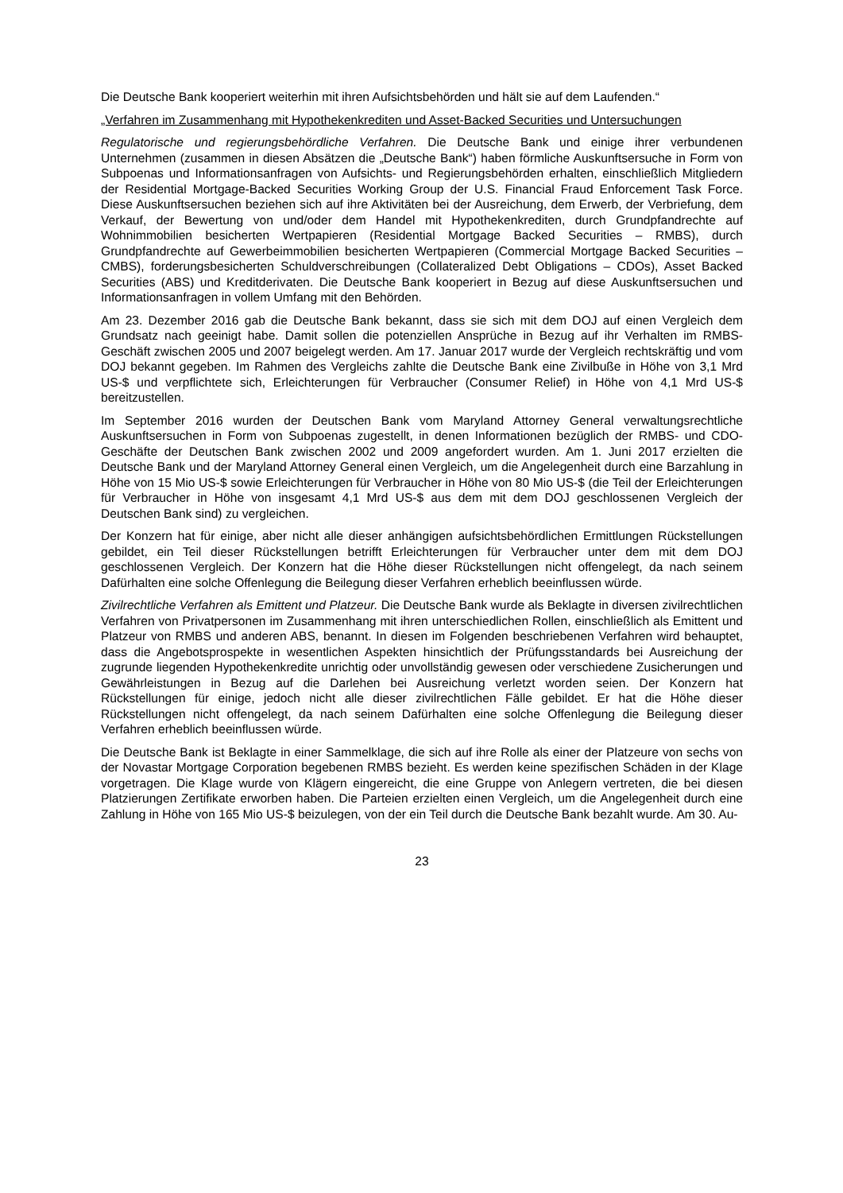Die Deutsche Bank kooperiert weiterhin mit ihren Aufsichtsbehörden und hält sie auf dem Laufenden.“
„Verfahren im Zusammenhang mit Hypothekenkrediten und Asset-Backed Securities und Untersuchungen
Regulatorische und regierungsbehördliche Verfahren. Die Deutsche Bank und einige ihrer verbundenen Unternehmen (zusammen in diesen Absätzen die „Deutsche Bank“) haben förmliche Auskunftsersuche in Form von Subpoenas und Informationsanfragen von Aufsichts- und Regierungsbehörden erhalten, einschließlich Mitgliedern der Residential Mortgage-Backed Securities Working Group der U.S. Financial Fraud Enforcement Task Force. Diese Auskunftsersuchen beziehen sich auf ihre Aktivitäten bei der Ausreichung, dem Erwerb, der Verbriefung, dem Verkauf, der Bewertung von und/oder dem Handel mit Hypothekenkrediten, durch Grundpfandrechte auf Wohnimmobilien besicherten Wertpapieren (Residential Mortgage Backed Securities – RMBS), durch Grundpfandrechte auf Gewerbeimmobilien besicherten Wertpapieren (Commercial Mortgage Backed Securities – CMBS), forderungsbesicherten Schuldverschreibungen (Collateralized Debt Obligations – CDOs), Asset Backed Securities (ABS) und Kreditderivaten. Die Deutsche Bank kooperiert in Bezug auf diese Auskunftsersuchen und Informationsanfragen in vollem Umfang mit den Behörden.
Am 23. Dezember 2016 gab die Deutsche Bank bekannt, dass sie sich mit dem DOJ auf einen Vergleich dem Grundsatz nach geeinigt habe. Damit sollen die potenziellen Ansprüche in Bezug auf ihr Verhalten im RMBS-Geschäft zwischen 2005 und 2007 beigelegt werden. Am 17. Januar 2017 wurde der Vergleich rechtskräftig und vom DOJ bekannt gegeben. Im Rahmen des Vergleichs zahlte die Deutsche Bank eine Zivilbuße in Höhe von 3,1 Mrd US-$ und verpflichtete sich, Erleichterungen für Verbraucher (Consumer Relief) in Höhe von 4,1 Mrd US-$ bereitzustellen.
Im September 2016 wurden der Deutschen Bank vom Maryland Attorney General verwaltungsrechtliche Auskunftsersuchen in Form von Subpoenas zugestellt, in denen Informationen bezüglich der RMBS- und CDO-Geschäfte der Deutschen Bank zwischen 2002 und 2009 angefordert wurden. Am 1. Juni 2017 erzielten die Deutsche Bank und der Maryland Attorney General einen Vergleich, um die Angelegenheit durch eine Barzahlung in Höhe von 15 Mio US-$ sowie Erleichterungen für Verbraucher in Höhe von 80 Mio US-$ (die Teil der Erleichterungen für Verbraucher in Höhe von insgesamt 4,1 Mrd US-$ aus dem mit dem DOJ geschlossenen Vergleich der Deutschen Bank sind) zu vergleichen.
Der Konzern hat für einige, aber nicht alle dieser anhängigen aufsichtsbehördlichen Ermittlungen Rückstellungen gebildet, ein Teil dieser Rückstellungen betrifft Erleichterungen für Verbraucher unter dem mit dem DOJ geschlossenen Vergleich. Der Konzern hat die Höhe dieser Rückstellungen nicht offengelegt, da nach seinem Dafürhalten eine solche Offenlegung die Beilegung dieser Verfahren erheblich beeinflussen würde.
Zivilrechtliche Verfahren als Emittent und Platzeur. Die Deutsche Bank wurde als Beklagte in diversen zivilrechtlichen Verfahren von Privatpersonen im Zusammenhang mit ihren unterschiedlichen Rollen, einschließlich als Emittent und Platzeur von RMBS und anderen ABS, benannt. In diesen im Folgenden beschriebenen Verfahren wird behauptet, dass die Angebotsprospekte in wesentlichen Aspekten hinsichtlich der Prüfungsstandards bei Ausreichung der zugrunde liegenden Hypothekenkredite unrichtig oder unvollständig gewesen oder verschiedene Zusicherungen und Gewährleistungen in Bezug auf die Darlehen bei Ausreichung verletzt worden seien. Der Konzern hat Rückstellungen für einige, jedoch nicht alle dieser zivilrechtlichen Fälle gebildet. Er hat die Höhe dieser Rückstellungen nicht offengelegt, da nach seinem Dafürhalten eine solche Offenlegung die Beilegung dieser Verfahren erheblich beeinflussen würde.
Die Deutsche Bank ist Beklagte in einer Sammelklage, die sich auf ihre Rolle als einer der Platzeure von sechs von der Novastar Mortgage Corporation begebenen RMBS bezieht. Es werden keine spezifischen Schäden in der Klage vorgetragen. Die Klage wurde von Klägern eingereicht, die eine Gruppe von Anlegern vertreten, die bei diesen Platzierungen Zertifikate erworben haben. Die Parteien erzielten einen Vergleich, um die Angelegenheit durch eine Zahlung in Höhe von 165 Mio US-$ beizulegen, von der ein Teil durch die Deutsche Bank bezahlt wurde. Am 30. Au-
23